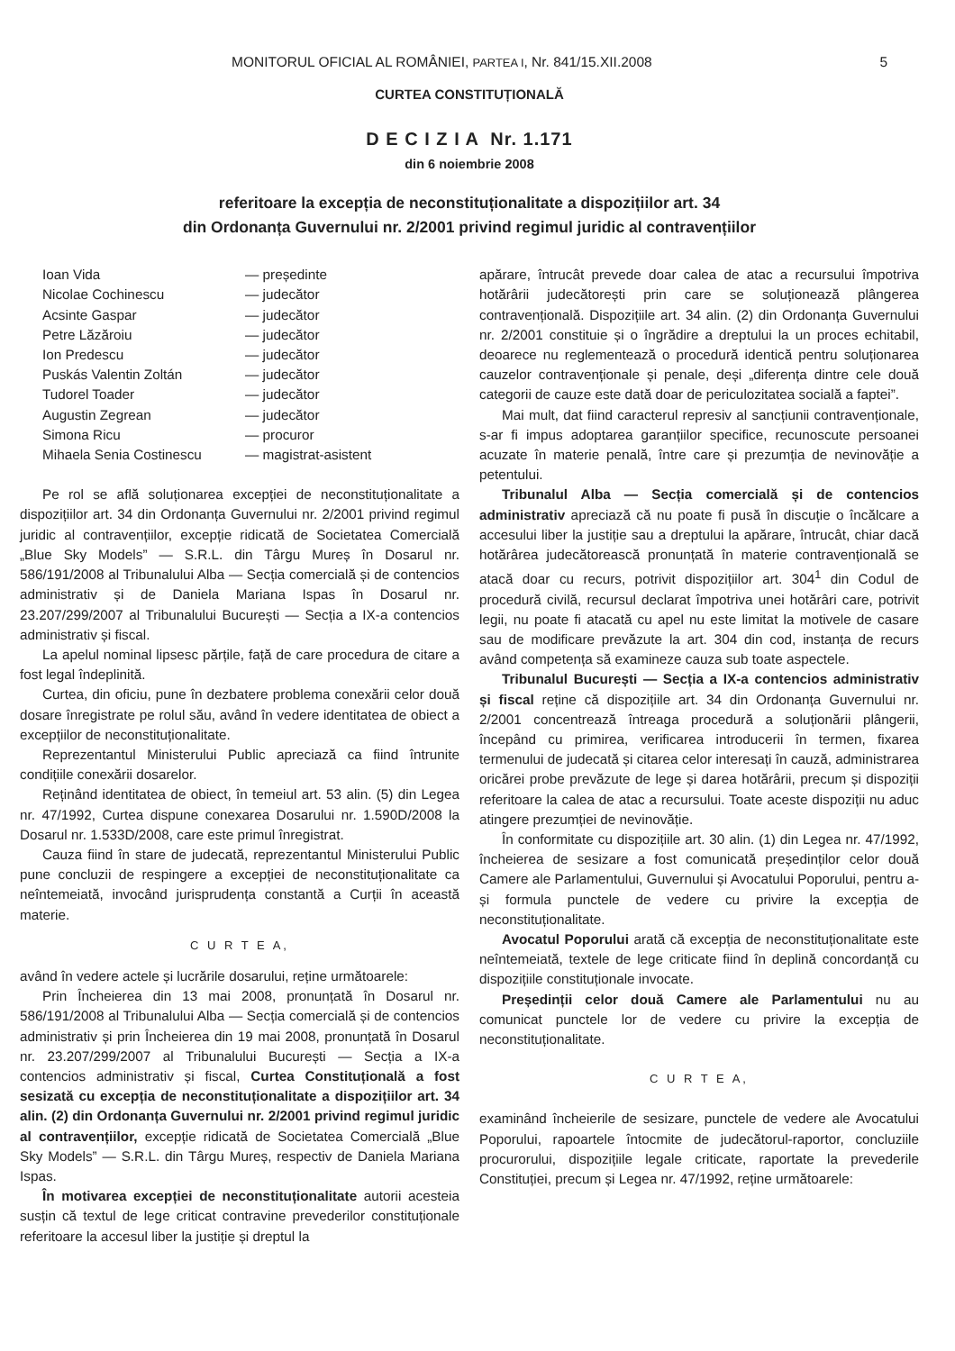MONITORUL OFICIAL AL ROMÂNIEI, PARTEA I, Nr. 841/15.XII.2008 5
CURTEA CONSTITUȚIONALĂ
D E C I Z I A Nr. 1.171
din 6 noiembrie 2008
referitoare la excepția de neconstituționalitate a dispozițiilor art. 34
din Ordonanța Guvernului nr. 2/2001 privind regimul juridic al contravențiilor
| Ioan Vida | — președinte |
| Nicolae Cochinescu | — judecător |
| Acsinte Gaspar | — judecător |
| Petre Lăzăroiu | — judecător |
| Ion Predescu | — judecător |
| Puskás Valentin Zoltán | — judecător |
| Tudorel Toader | — judecător |
| Augustin Zegrean | — judecător |
| Simona Ricu | — procuror |
| Mihaela Senia Costinescu | — magistrat-asistent |
Pe rol se află soluționarea excepției de neconstituționalitate a dispozițiilor art. 34 din Ordonanța Guvernului nr. 2/2001 privind regimul juridic al contravențiilor, excepție ridicată de Societatea Comercială „Blue Sky Models” — S.R.L. din Târgu Mureș în Dosarul nr. 586/191/2008 al Tribunalului Alba — Secția comercială și de contencios administrativ și de Daniela Mariana Ispas în Dosarul nr. 23.207/299/2007 al Tribunalului București — Secția a IX-a contencios administrativ și fiscal.
La apelul nominal lipsesc părțile, față de care procedura de citare a fost legal îndeplinită.
Curtea, din oficiu, pune în dezbatere problema conexării celor două dosare înregistrate pe rolul său, având în vedere identitatea de obiect a excepțiilor de neconstituționalitate.
Reprezentantul Ministerului Public apreciază ca fiind întrunite condițiile conexării dosarelor.
Reținând identitatea de obiect, în temeiul art. 53 alin. (5) din Legea nr. 47/1992, Curtea dispune conexarea Dosarului nr. 1.590D/2008 la Dosarul nr. 1.533D/2008, care este primul înregistrat.
Cauza fiind în stare de judecată, reprezentantul Ministerului Public pune concluzii de respingere a excepției de neconstituționalitate ca neîntemeiată, invocând jurisprudența constantă a Curții în această materie.
C U R T E A,
având în vedere actele și lucrările dosarului, reține următoarele:
Prin Încheierea din 13 mai 2008, pronunțată în Dosarul nr. 586/191/2008 al Tribunalului Alba — Secția comercială și de contencios administrativ și prin Încheierea din 19 mai 2008, pronunțată în Dosarul nr. 23.207/299/2007 al Tribunalului București — Secția a IX-a contencios administrativ și fiscal, Curtea Constituțională a fost sesizată cu excepția de neconstituționalitate a dispozițiilor art. 34 alin. (2) din Ordonanța Guvernului nr. 2/2001 privind regimul juridic al contravențiilor, excepție ridicată de Societatea Comercială „Blue Sky Models” — S.R.L. din Târgu Mureș, respectiv de Daniela Mariana Ispas.
În motivarea excepției de neconstituționalitate autorii acesteia susțin că textul de lege criticat contravine prevederilor constituționale referitoare la accesul liber la justiție și dreptul la
apărare, întrucât prevede doar calea de atac a recursului împotriva hotărârii judecătorești prin care se soluționează plângerea contravențională. Dispozițiile art. 34 alin. (2) din Ordonanța Guvernului nr. 2/2001 constituie și o îngrădire a dreptului la un proces echitabil, deoarece nu reglementează o procedură identică pentru soluționarea cauzelor contravenționale și penale, deși „diferența dintre cele două categorii de cauze este dată doar de periculozitatea socială a faptei”.
Mai mult, dat fiind caracterul represiv al sancțiunii contravenționale, s-ar fi impus adoptarea garanțiilor specifice, recunoscute persoanei acuzate în materie penală, între care și prezumția de nevinovăție a petentului.
Tribunalul Alba — Secția comercială și de contencios administrativ apreciază că nu poate fi pusă în discuție o încălcare a accesului liber la justiție sau a dreptului la apărare, întrucât, chiar dacă hotărârea judecătorească pronunțată în materie contravențională se atacă doar cu recurs, potrivit dispozițiilor art. 304<sup>1</sup> din Codul de procedură civilă, recursul declarat împotriva unei hotărâri care, potrivit legii, nu poate fi atacată cu apel nu este limitat la motivele de casare sau de modificare prevăzute la art. 304 din cod, instanța de recurs având competența să examineze cauza sub toate aspectele.
Tribunalul București — Secția a IX-a contencios administrativ și fiscal reține că dispozițiile art. 34 din Ordonanța Guvernului nr. 2/2001 concentrează întreaga procedură a soluționării plângerii, începând cu primirea, verificarea introducerii în termen, fixarea termenului de judecată și citarea celor interesați în cauză, administrarea oricărei probe prevăzute de lege și darea hotărârii, precum și dispoziții referitoare la calea de atac a recursului. Toate aceste dispoziții nu aduc atingere prezumției de nevinovăție.
În conformitate cu dispozițiile art. 30 alin. (1) din Legea nr. 47/1992, încheierea de sesizare a fost comunicată președinților celor două Camere ale Parlamentului, Guvernului și Avocatului Poporului, pentru a-și formula punctele de vedere cu privire la excepția de neconstituționalitate.
Avocatul Poporului arată că excepția de neconstituționalitate este neîntemeiată, textele de lege criticate fiind în deplină concordanță cu dispozițiile constituționale invocate.
Președinții celor două Camere ale Parlamentului nu au comunicat punctele lor de vedere cu privire la excepția de neconstituționalitate.
C U R T E A,
examinând încheierile de sesizare, punctele de vedere ale Avocatului Poporului, rapoartele întocmite de judecătorul-raportor, concluziile procurorului, dispozițiile legale criticate, raportate la prevederile Constituției, precum și Legea nr. 47/1992, reține următoarele: